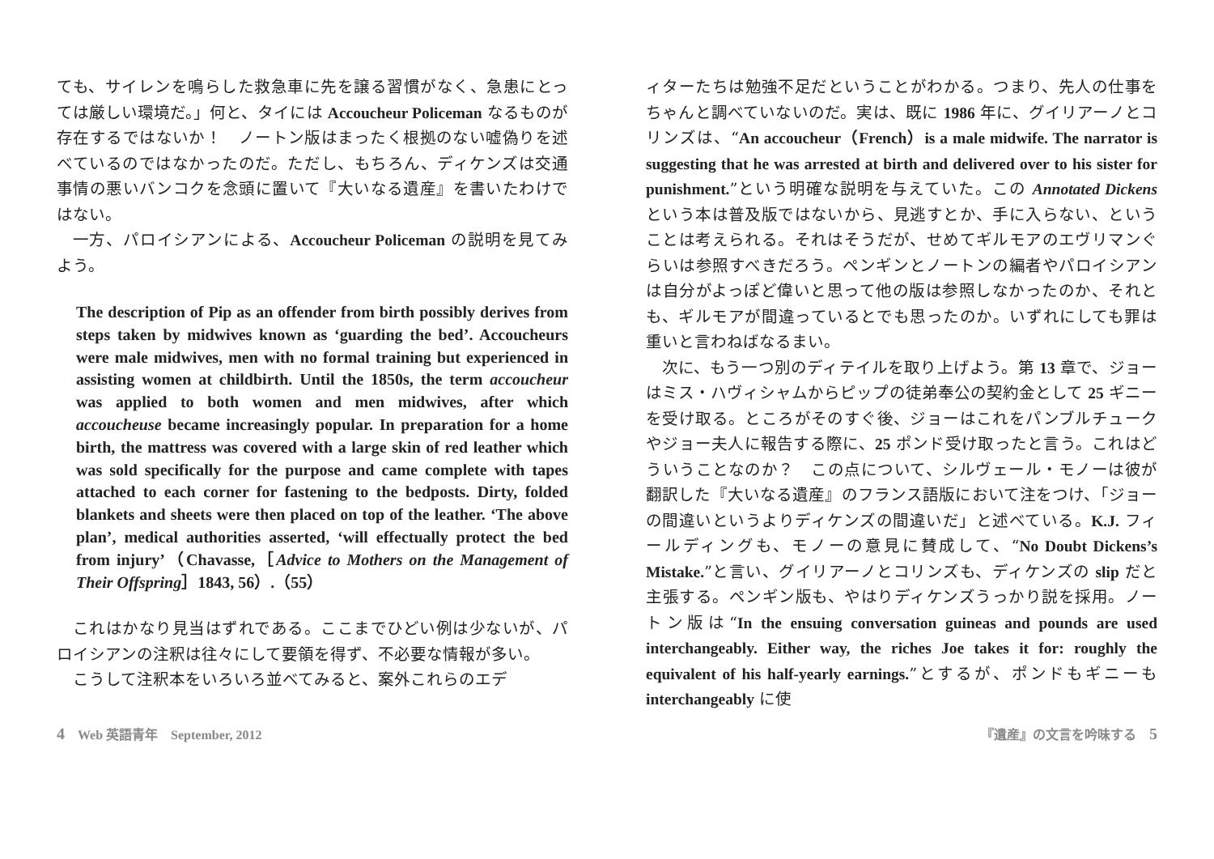ても、サイレンを鳴らした救急車に先を譲る習慣がなく、急患にとっては厳しい環境だ。」何と、タイには Accoucheur Policeman なるものが存在するではないか！　ノートン版はまったく根拠のない嘘偽りを述べているのではなかったのだ。ただし、もちろん、ディケンズは交通事情の悪いバンコクを念頭に置いて『大いなる遺産』を書いたわけではない。
一方、パロイシアンによる、Accoucheur Policeman の説明を見てみよう。
The description of Pip as an offender from birth possibly derives from steps taken by midwives known as ‘guarding the bed’. Accoucheurs were male midwives, men with no formal training but experienced in assisting women at childbirth. Until the 1850s, the term accoucheur was applied to both women and men midwives, after which accoucheuse became increasingly popular. In preparation for a home birth, the mattress was covered with a large skin of red leather which was sold specifically for the purpose and came complete with tapes attached to each corner for fastening to the bedposts. Dirty, folded blankets and sheets were then placed on top of the leather. ‘The above plan’, medical authorities asserted, ‘will effectually protect the bed from injury’（Chavasse,［Advice to Mothers on the Management of Their Offspring］1843, 56）.（55）
これはかなり見当はずれである。ここまでひどい例は少ないが、パロイシアンの注釈は往々にして要領を得ず、不必要な情報が多い。
こうして注釈本をいろいろ並べてみると、案外これらのエデ
ィターたちは勉強不足だということがわかる。つまり、先人の仕事をちゃんと調べていないのだ。実は、既に 1986 年に、グイリアーノとコリンズは、“An accoucheur（French）is a male midwife. The narrator is suggesting that he was arrested at birth and delivered over to his sister for punishment.”という明確な説明を与えていた。この Annotated Dickens という本は普及版ではないから、見逃すとか、手に入らない、ということは考えられる。それはそうだが、せめてギルモアのエヴリマンぐらいは参照すべきだろう。ペンギンとノートンの編者やパロイシアンは自分がよっぽど偉いと思って他の版は参照しなかったのか、それとも、ギルモアが間違っているとでも思ったのか。いずれにしても罪は重いと言わねばなるまい。
次に、もう一つ別のディテイルを取り上げよう。第 13 章で、ジョーはミス・ハヴィシャムからピップの徒弟奉公の契約金として 25 ギニーを受け取る。ところがそのすぐ後、ジョーはこれをパンブルチュークやジョー夫人に報告する際に、25 ポンド受け取ったと言う。これはどういうことなのか？　この点について、シルヴェール・モノーは彼が翻訳した『大いなる遺産』のフランス語版において注をつけ、「ジョーの間違いというよりディケンズの間違いだ」と述べている。K.J. フィールディングも、モノーの意見に賛成して、“No Doubt Dickens’s Mistake.”と言い、グイリアーノとコリンズも、ディケンズの slip だと主張する。ペンギン版も、やはりディケンズうっかり説を採用。ノートン版は“In the ensuing conversation guineas and pounds are used interchangeably. Either way, the riches Joe takes it for: roughly the equivalent of his half-yearly earnings.”とするが、ポンドもギニーも interchangeably に使
4　Web 英語青年　September, 2012 『遺産』の文言を吟味する　5